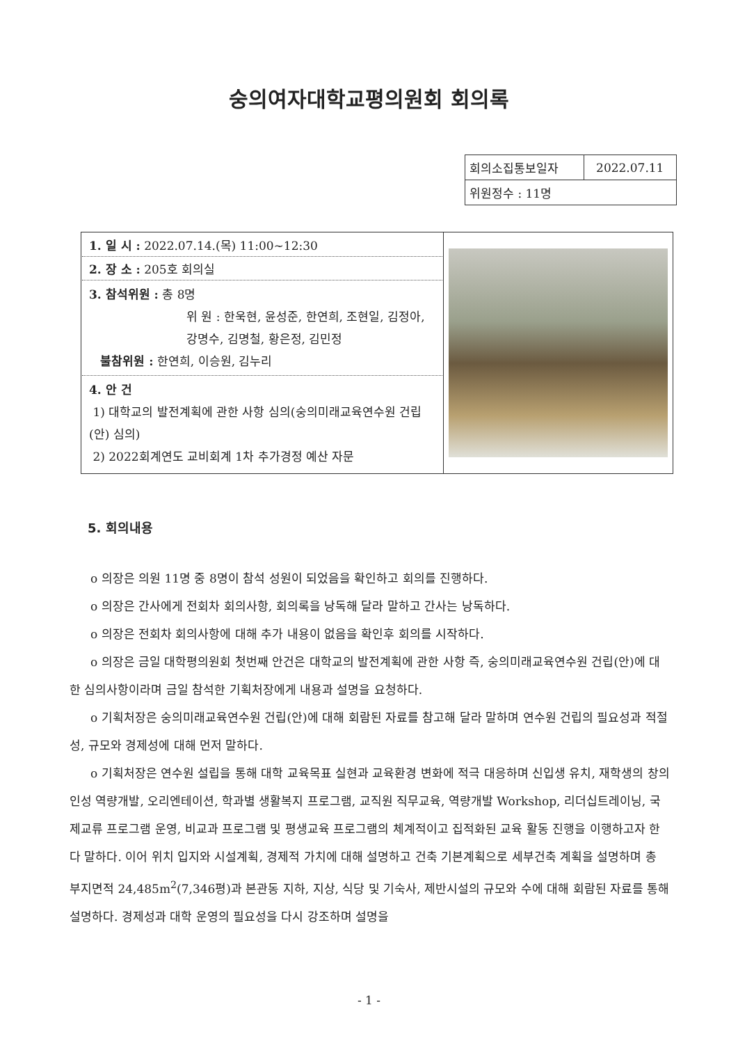숭의여자대학교평의원회 회의록
| 회의소집통보일자 | 2022.07.11 |
| 위원정수 : 11명 | |
| 1. 일 시 : 2022.07.14.(목) 11:00~12:30 2. 장 소 : 205호 회의실 3. 참석위원 : 총 8명 위 원 : 한욱현, 윤성준, 한연희, 조현일, 김정아, 강명수, 김명철, 황은정, 김민정 불참위원 : 한연희, 이승원, 김누리 4. 안 건 1) 대학교의 발전계획에 관한 사항 심의(숭의미래교육연수원 건립(안) 심의) 2) 2022회계연도 교비회계 1차 추가경정 예산 자문 | |
5. 회의내용
o 의장은 의원 11명 중 8명이 참석 성원이 되었음을 확인하고 회의를 진행하다.
o 의장은 간사에게 전회차 회의사항, 회의록을 낭독해 달라 말하고 간사는 낭독하다.
o 의장은 전회차 회의사항에 대해 추가 내용이 없음을 확인후 회의를 시작하다.
o 의장은 금일 대학평의원회 첫번째 안건은 대학교의 발전계획에 관한 사항 즉, 숭의미래교육연수원 건립(안)에 대한 심의사항이라며 금일 참석한 기획처장에게 내용과 설명을 요청하다.
o 기획처장은 숭의미래교육연수원 건립(안)에 대해 회람된 자료를 참고해 달라 말하며 연수원 건립의 필요성과 적절성, 규모와 경제성에 대해 먼저 말하다.
o 기획처장은 연수원 설립을 통해 대학 교육목표 실현과 교육환경 변화에 적극 대응하며 신입생 유치, 재학생의 창의인성 역량개발, 오리엔테이션, 학과별 생활복지 프로그램, 교직원 직무교육, 역량개발 Workshop, 리더십트레이닝, 국제교류 프로그램 운영, 비교과 프로그램 및 평생교육 프로그램의 체계적이고 집적화된 교육 활동 진행을 이행하고자 한다 말하다. 이어 위치 입지와 시설계획, 경제적 가치에 대해 설명하고 건축 기본계획으로 세부건축 계획을 설명하며 총 부지면적 24,485m<sup>2</sup>(7,346평)과 본관동 지하, 지상, 식당 및 기숙사, 제반시설의 규모와 수에 대해 회람된 자료를 통해 설명하다. 경제성과 대학 운영의 필요성을 다시 강조하며 설명을
- 1 -